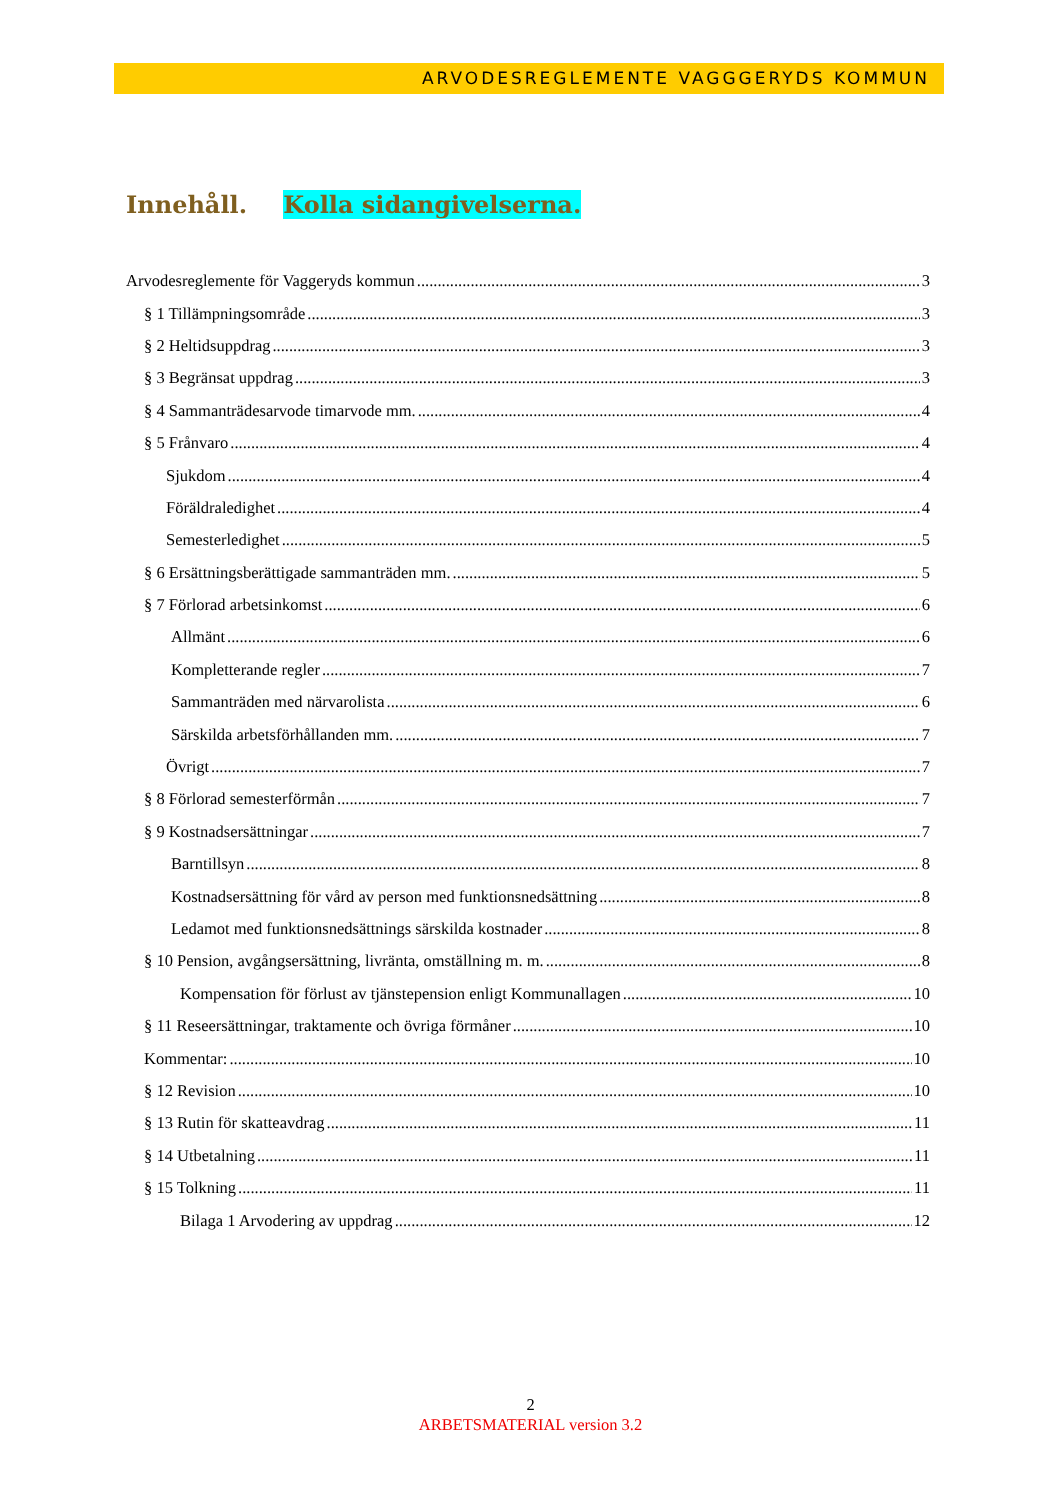ARVODESREGLEMENTE VAGGGERYDS KOMMUN
Innehåll. Kolla sidangivelserna.
Arvodesreglemente för Vaggeryds kommun 3
§ 1 Tillämpningsområde 3
§ 2 Heltidsuppdrag 3
§ 3 Begränsat uppdrag 3
§ 4 Sammanträdesarvode timarvode mm. 4
§ 5 Frånvaro 4
Sjukdom 4
Föräldraledighet 4
Semesterledighet 5
§ 6 Ersättningsberättigade sammanträden mm. 5
§ 7 Förlorad arbetsinkomst 6
Allmänt 6
Kompletterande regler 7
Sammanträden med närvarolista 6
Särskilda arbetsförhållanden mm. 7
Övrigt 7
§ 8 Förlorad semesterförmån 7
§ 9 Kostnadsersättningar 7
Barntillsyn 8
Kostnadsersättning för vård av person med funktionsnedsättning 8
Ledamot med funktionsnedsättnings särskilda kostnader 8
§ 10 Pension, avgångsersättning, livränta, omställning m. m. 8
Kompensation för förlust av tjänstepension enligt Kommunallagen 10
§ 11 Reseersättningar, traktamente och övriga förmåner 10
Kommentar: 10
§ 12 Revision 10
§ 13 Rutin för skatteavdrag 11
§ 14 Utbetalning 11
§ 15 Tolkning 11
Bilaga 1 Arvodering av uppdrag 12
2
ARBETSMATERIAL version 3.2